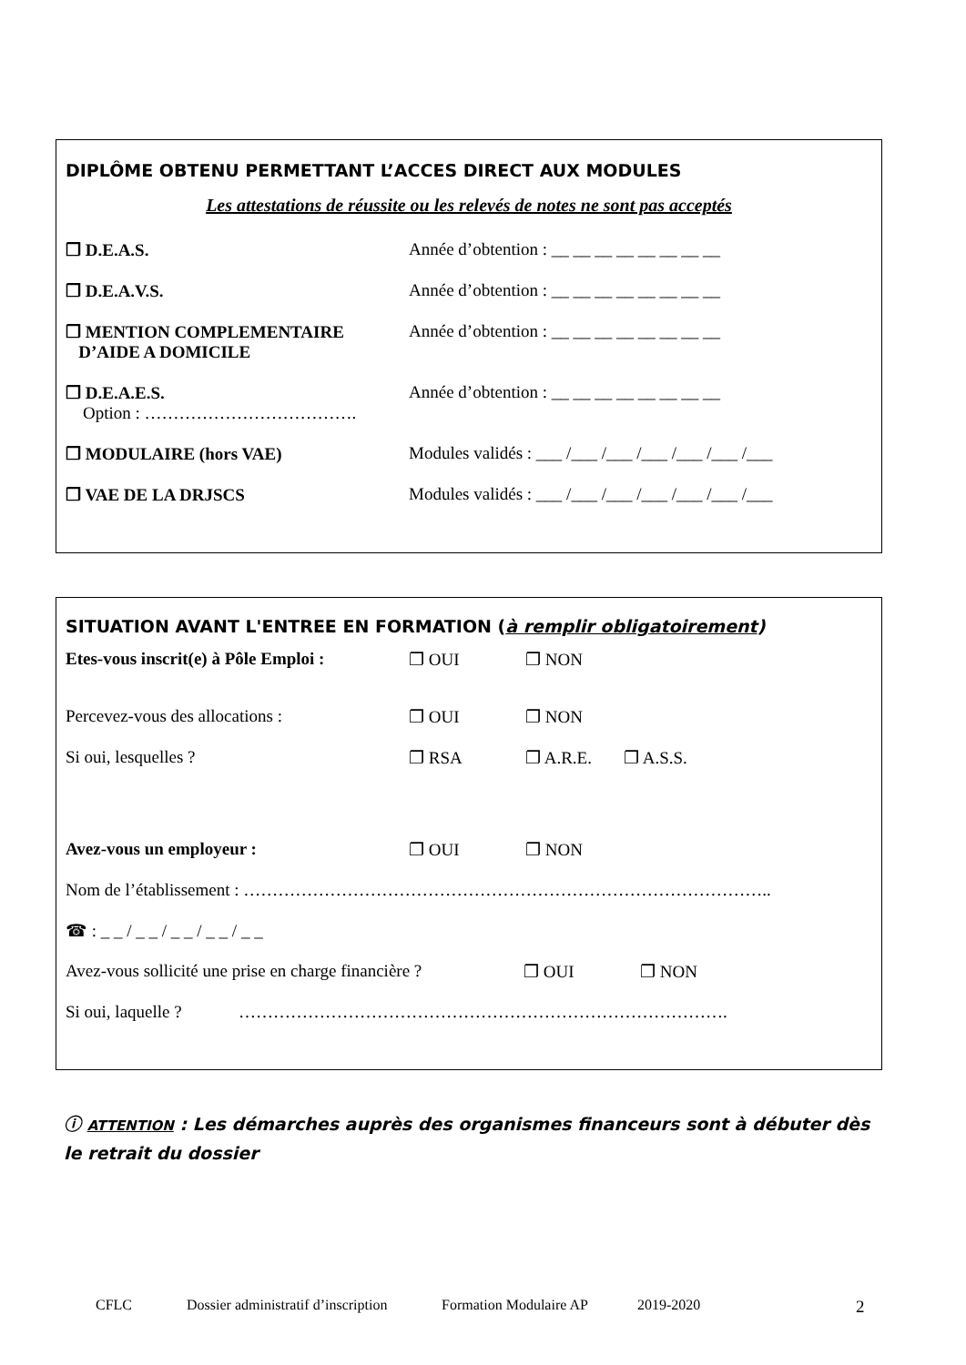DIPLÔME OBTENU PERMETTANT L’ACCES DIRECT AUX MODULES
Les attestations de réussite ou les relevés de notes ne sont pas acceptés
❐ D.E.A.S. Année d’obtention : __ __ __ __ __ __ __ __
❐ D.E.A.V.S. Année d’obtention : __ __ __ __ __ __ __ __
❐ MENTION COMPLEMENTAIRE
D’AIDE A DOMICILE
Année d’obtention : __ __ __ __ __ __ __ __
❐ D.E.A.E.S.
Option : ……………………………….
Année d’obtention : __ __ __ __ __ __ __ __
❐ MODULAIRE (hors VAE) Modules validés : ___ /___ /___ /___ /___ /___ /___
❐ VAE DE LA DRJSCS Modules validés : ___ /___ /___ /___ /___ /___ /___
SITUATION AVANT L'ENTREE EN FORMATION (à remplir obligatoirement)
Etes-vous inscrit(e) à Pôle Emploi :
❐ OUI ❐ NON
Percevez-vous des allocations : ❐ OUI ❐ NON
Si oui, lesquelles ? ❐ RSA ❐ A.R.E. ❐ A.S.S.
Avez-vous un employeur : ❐ OUI ❐ NON
Nom de l’établissement : ………………………………………………………………………………..
☎ : _ _ / _ _ / _ _ / _ _ / _ _
Avez-vous sollicité une prise en charge financière ?
❐ OUI ❐ NON
Si oui, laquelle ?
………………………………………………………………………….
ⓘ ATTENTION : Les démarches auprès des organismes financeurs sont à débuter dès le retrait du dossier
CFLC Dossier administratif d’inscription Formation Modulaire AP 2019-2020 2